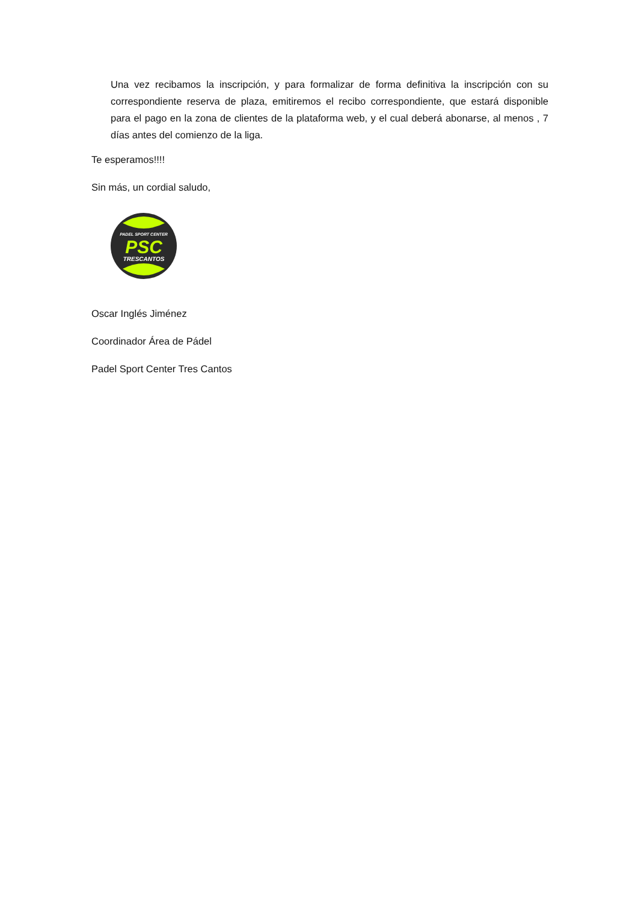Una vez recibamos la inscripción, y para formalizar de forma definitiva la inscripción con su correspondiente reserva de plaza, emitiremos el recibo correspondiente, que estará disponible para el pago en la zona de clientes de la plataforma web, y el cual deberá abonarse, al menos , 7 días antes del comienzo de la liga.
Te esperamos!!!!
Sin más, un cordial saludo,
PADEL SPORT CENTER
PSC
TRESCANTOS
Oscar Inglés Jiménez
Coordinador Área de Pádel
Padel Sport Center Tres Cantos